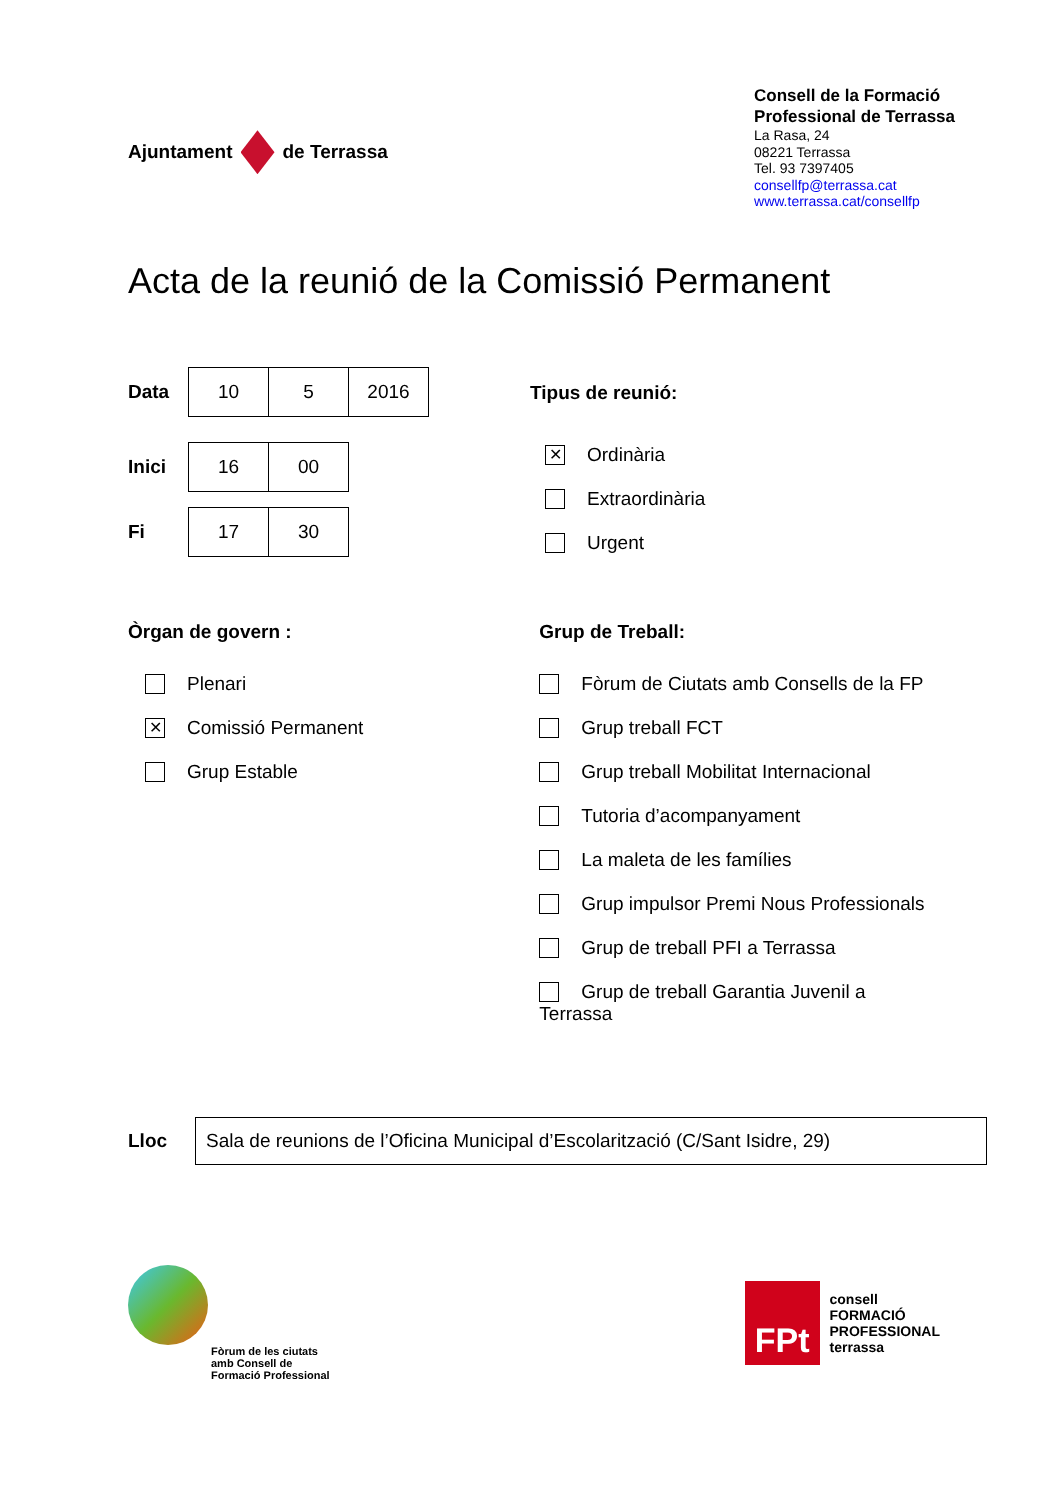Ajuntament de Terrassa
Consell de la Formació
Professional de Terrassa
La Rasa, 24
08221 Terrassa
Tel. 93 7397405
consellfp@terrassa.cat
www.terrassa.cat/consellfp
Acta de la reunió de la Comissió Permanent
Data
| 10 | 5 | 2016 |
Inici
| 16 | 00 |
Fi
| 17 | 30 |
Tipus de reunió:
✕ Ordinària
Extraordinària
Urgent
Òrgan de govern :
Plenari
✕ Comissió Permanent
Grup Estable
Grup de Treball:
Fòrum de Ciutats amb Consells de la FP
Grup treball FCT
Grup treball Mobilitat Internacional
Tutoria d’acompanyament
La maleta de les famílies
Grup impulsor Premi Nous Professionals
Grup de treball PFI a Terrassa
Grup de treball Garantia Juvenil a Terrassa
Lloc
Sala de reunions de l’Oficina Municipal d’Escolarització (C/Sant Isidre, 29)
Fòrum de les ciutats
amb Consell de
Formació Professional
FPt
consell
FORMACIÓ
PROFESSIONAL
terrassa